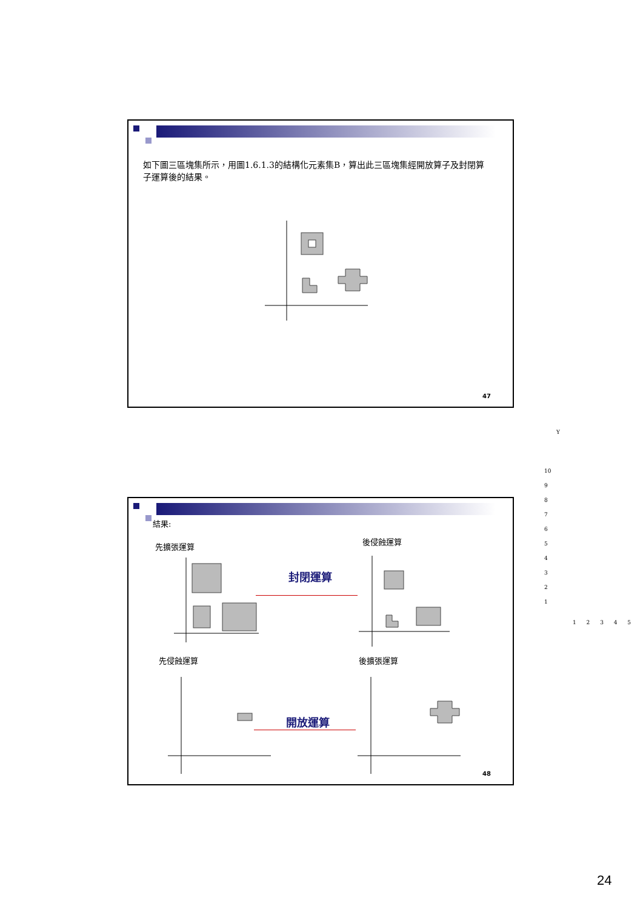如下圖三區塊集所示，用圖1.6.1.3的結構化元素集B，算出此三區塊集經開放算子及封閉算子運算後的結果。
47
Y
10
9
8
7
6
5
4
3
2
1
1 2 3 4 5
結果:
先擴張運算
後侵蝕運算
封閉運算
先侵蝕運算 後擴張運算
開放運算
48
24